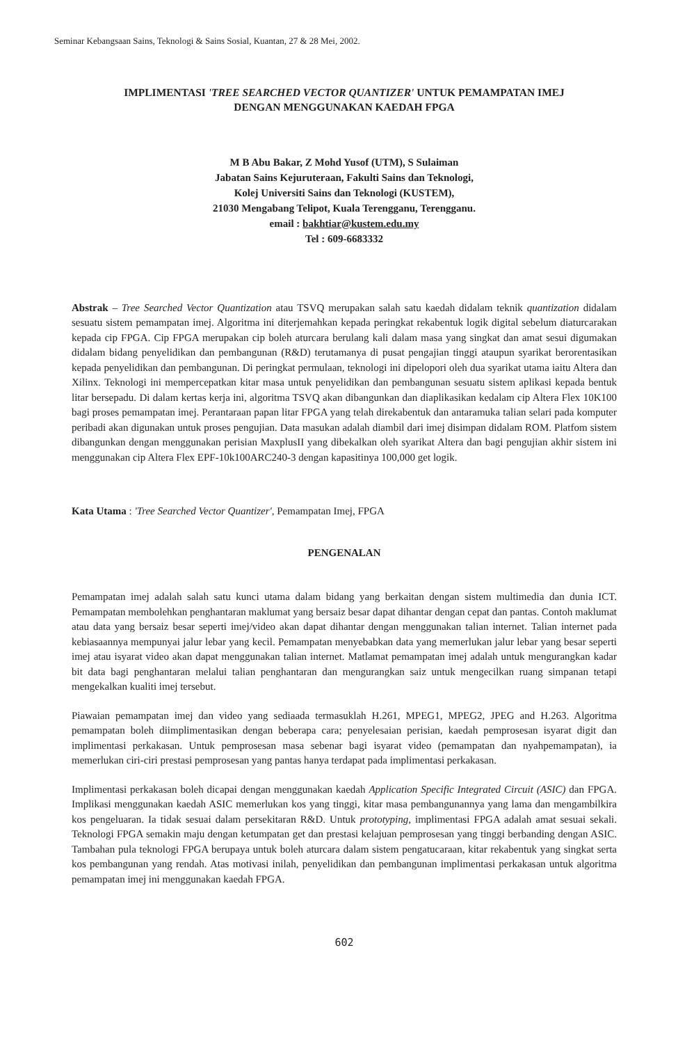Seminar Kebangsaan Sains, Teknologi & Sains Sosial, Kuantan, 27 & 28 Mei, 2002.
IMPLIMENTASI 'TREE SEARCHED VECTOR QUANTIZER' UNTUK PEMAMPATAN IMEJ
DENGAN MENGGUNAKAN KAEDAH FPGA
M B Abu Bakar, Z Mohd Yusof (UTM), S Sulaiman
Jabatan Sains Kejuruteraan, Fakulti Sains dan Teknologi,
Kolej Universiti Sains dan Teknologi (KUSTEM),
21030 Mengabang Telipot, Kuala Terengganu, Terengganu.
email : bakhtiar@kustem.edu.my
Tel : 609-6683332
Abstrak – Tree Searched Vector Quantization atau TSVQ merupakan salah satu kaedah didalam teknik quantization didalam sesuatu sistem pemampatan imej. Algoritma ini diterjemahkan kepada peringkat rekabentuk logik digital sebelum diaturcarakan kepada cip FPGA. Cip FPGA merupakan cip boleh aturcara berulang kali dalam masa yang singkat dan amat sesui digumakan didalam bidang penyelidikan dan pembangunan (R&D) terutamanya di pusat pengajian tinggi ataupun syarikat berorentasikan kepada penyelidikan dan pembangunan. Di peringkat permulaan, teknologi ini dipelopori oleh dua syarikat utama iaitu Altera dan Xilinx. Teknologi ini mempercepatkan kitar masa untuk penyelidikan dan pembangunan sesuatu sistem aplikasi kepada bentuk litar bersepadu. Di dalam kertas kerja ini, algoritma TSVQ akan dibangunkan dan diaplikasikan kedalam cip Altera Flex 10K100 bagi proses pemampatan imej. Perantaraan papan litar FPGA yang telah direkabentuk dan antaramuka talian selari pada komputer peribadi akan digunakan untuk proses pengujian. Data masukan adalah diambil dari imej disimpan didalam ROM. Platfom sistem dibangunkan dengan menggunakan perisian MaxplusII yang dibekalkan oleh syarikat Altera dan bagi pengujian akhir sistem ini menggunakan cip Altera Flex EPF-10k100ARC240-3 dengan kapasitinya 100,000 get logik.
Kata Utama : 'Tree Searched Vector Quantizer', Pemampatan Imej, FPGA
PENGENALAN
Pemampatan imej adalah salah satu kunci utama dalam bidang yang berkaitan dengan sistem multimedia dan dunia ICT. Pemampatan membolehkan penghantaran maklumat yang bersaiz besar dapat dihantar dengan cepat dan pantas. Contoh maklumat atau data yang bersaiz besar seperti imej/video akan dapat dihantar dengan menggunakan talian internet. Talian internet pada kebiasaannya mempunyai jalur lebar yang kecil. Pemampatan menyebabkan data yang memerlukan jalur lebar yang besar seperti imej atau isyarat video akan dapat menggunakan talian internet. Matlamat pemampatan imej adalah untuk mengurangkan kadar bit data bagi penghantaran melalui talian penghantaran dan mengurangkan saiz untuk mengecilkan ruang simpanan tetapi mengekalkan kualiti imej tersebut.
Piawaian pemampatan imej dan video yang sediaada termasuklah H.261, MPEG1, MPEG2, JPEG and H.263. Algoritma pemampatan boleh diimplimentasikan dengan beberapa cara; penyelesaian perisian, kaedah pemprosesan isyarat digit dan implimentasi perkakasan. Untuk pemprosesan masa sebenar bagi isyarat video (pemampatan dan nyahpemampatan), ia memerlukan ciri-ciri prestasi pemprosesan yang pantas hanya terdapat pada implimentasi perkakasan.
Implimentasi perkakasan boleh dicapai dengan menggunakan kaedah Application Specific Integrated Circuit (ASIC) dan FPGA. Implikasi menggunakan kaedah ASIC memerlukan kos yang tinggi, kitar masa pembangunannya yang lama dan mengambilkira kos pengeluaran. Ia tidak sesuai dalam persekitaran R&D. Untuk prototyping, implimentasi FPGA adalah amat sesuai sekali. Teknologi FPGA semakin maju dengan ketumpatan get dan prestasi kelajuan pemprosesan yang tinggi berbanding dengan ASIC. Tambahan pula teknologi FPGA berupaya untuk boleh aturcara dalam sistem pengatucaraan, kitar rekabentuk yang singkat serta kos pembangunan yang rendah. Atas motivasi inilah, penyelidikan dan pembangunan implimentasi perkakasan untuk algoritma pemampatan imej ini menggunakan kaedah FPGA.
602